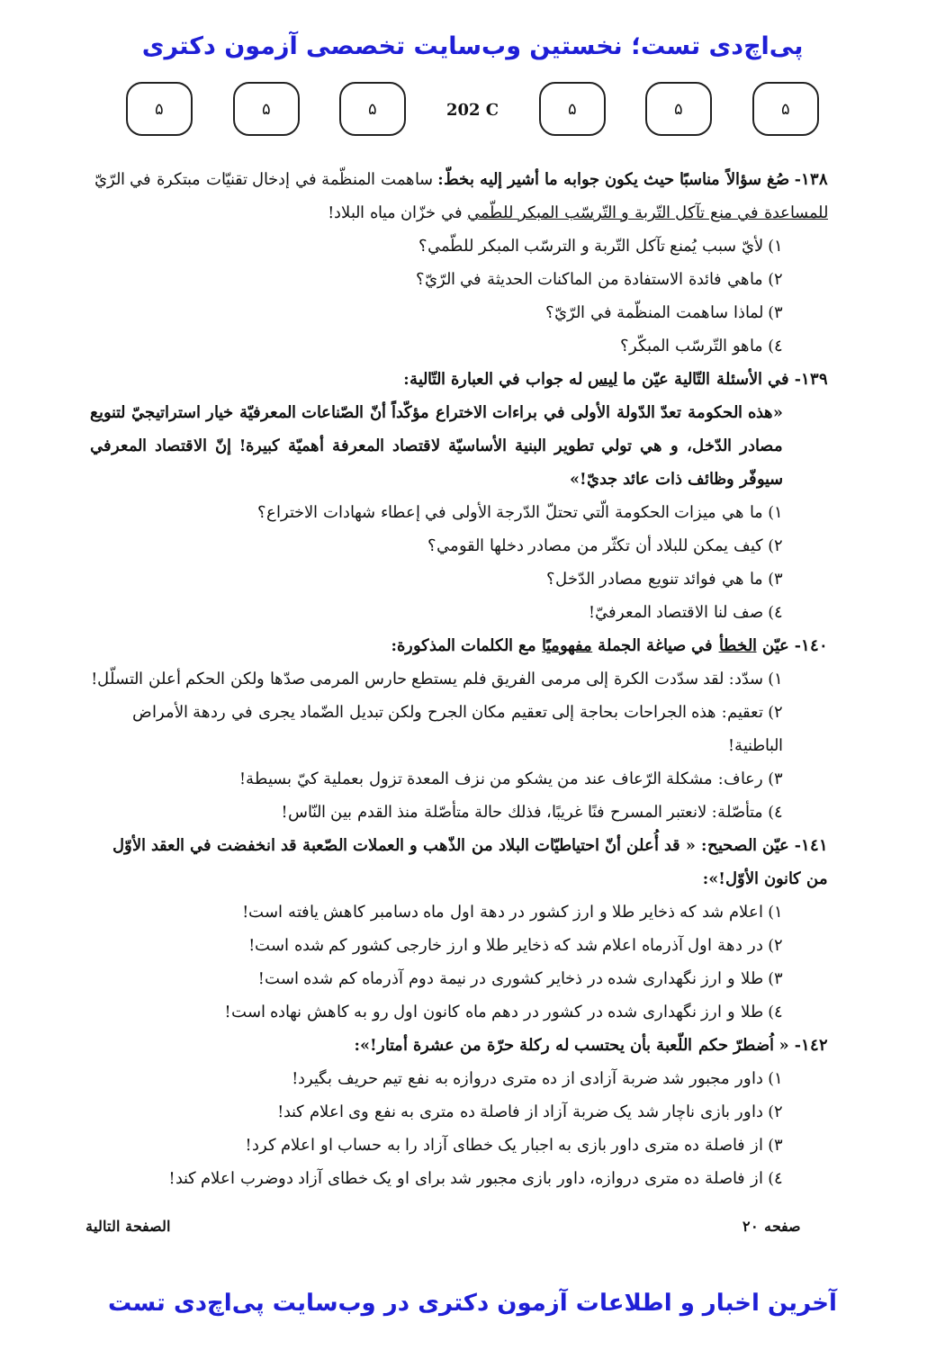پی‌اچ‌دی تست؛ نخستین وب‌سایت تخصصی آزمون دکتری
۵ ۵ ۵
202 C
۵ ۵ ۵
١٣٨- صُغ سؤالاً مناسبًا حيث يكون جوابه ما أشير إليه بخطّ: ساهمت المنظّمة في إدخال تقنيّات مبتكرة في الرّيّ للمساعدة في منع تآكل التّربة و التّرسّب المبكر للطّمي في خزّان مياه البلاد!
١) لأيّ سبب يُمنع تآكل التّربة و الترسّب المبكر للطّمي؟
٢) ماهي فائدة الاستفادة من الماكنات الحديثة في الرّيّ؟
٣) لماذا ساهمت المنظّمة في الرّيّ؟
٤) ماهو التّرسّب المبكّر؟
١٣٩- في الأسئلة التّالية عيّن ما ليس له جواب في العبارة التّالية:
«هذه الحكومة تعدّ الدّولة الأولى في براءات الاختراع مؤكّداً أنّ الصّناعات المعرفيّة خيار استراتيجيّ لتنويع مصادر الدّخل، و هي تولي تطوير البنية الأساسيّة لاقتصاد المعرفة أهميّة كبيرة! إنّ الاقتصاد المعرفي سيوفّر وظائف ذات عائد جديّ!»
١) ما هي ميزات الحكومة الّتي تحتلّ الدّرجة الأولى في إعطاء شهادات الاختراع؟
٢) كيف يمكن للبلاد أن تكثّر من مصادر دخلها القومي؟
٣) ما هي فوائد تنويع مصادر الدّخل؟
٤) صف لنا الاقتصاد المعرفيّ!
١٤٠- عيّن الخطأ في صياغة الجملة مفهوميًا مع الكلمات المذكورة:
١) سدّد: لقد سدّدت الكرة إلى مرمى الفريق فلم يستطع حارس المرمى صدّها ولكن الحكم أعلن التسلّل!
٢) تعقيم: هذه الجراحات بحاجة إلى تعقيم مكان الجرح ولكن تبديل الضّماد يجرى في ردهة الأمراض الباطنية!
٣) رعاف: مشكلة الرّعاف عند من يشكو من نزف المعدة تزول بعملية كيّ بسيطة!
٤) متأصّلة: لانعتبر المسرح فنًا غريبًا، فذلك حالة متأصّلة منذ القدم بين النّاس!
١٤١- عيّن الصحيح: « قد أُعلن أنّ احتياطيّات البلاد من الذّهب و العملات الصّعبة قد انخفضت في العقد الأوّل من كانون الأوّل!»:
١) اعلام شد که ذخایر طلا و ارز کشور در دهة اول ماه دسامبر کاهش یافته است!
٢) در دهة اول آذرماه اعلام شد که ذخایر طلا و ارز خارجی کشور کم شده است!
٣) طلا و ارز نگهداری شده در ذخایر کشوری در نیمة دوم آذرماه کم شده است!
٤) طلا و ارز نگهداری شده در کشور در دهم ماه کانون اول رو به کاهش نهاده است!
١٤٢- « اُضطرّ حكم اللّعبة بأن يحتسب له ركلة حرّة من عشرة أمتار!»:
١) داور مجبور شد ضربة آزادی از ده متری دروازه به نفع تیم حریف بگیرد!
٢) داور بازی ناچار شد یک ضربة آزاد از فاصلة ده متری به نفع وی اعلام کند!
٣) از فاصلة ده متری داور بازی به اجبار یک خطای آزاد را به حساب او اعلام کرد!
٤) از فاصلة ده متری دروازه، داور بازی مجبور شد برای او یک خطای آزاد دوضرب اعلام کند!
صفحه ٢٠ الصفحة التالية
آخرین اخبار و اطلاعات آزمون دکتری در وب‌سایت پی‌اچ‌دی تست